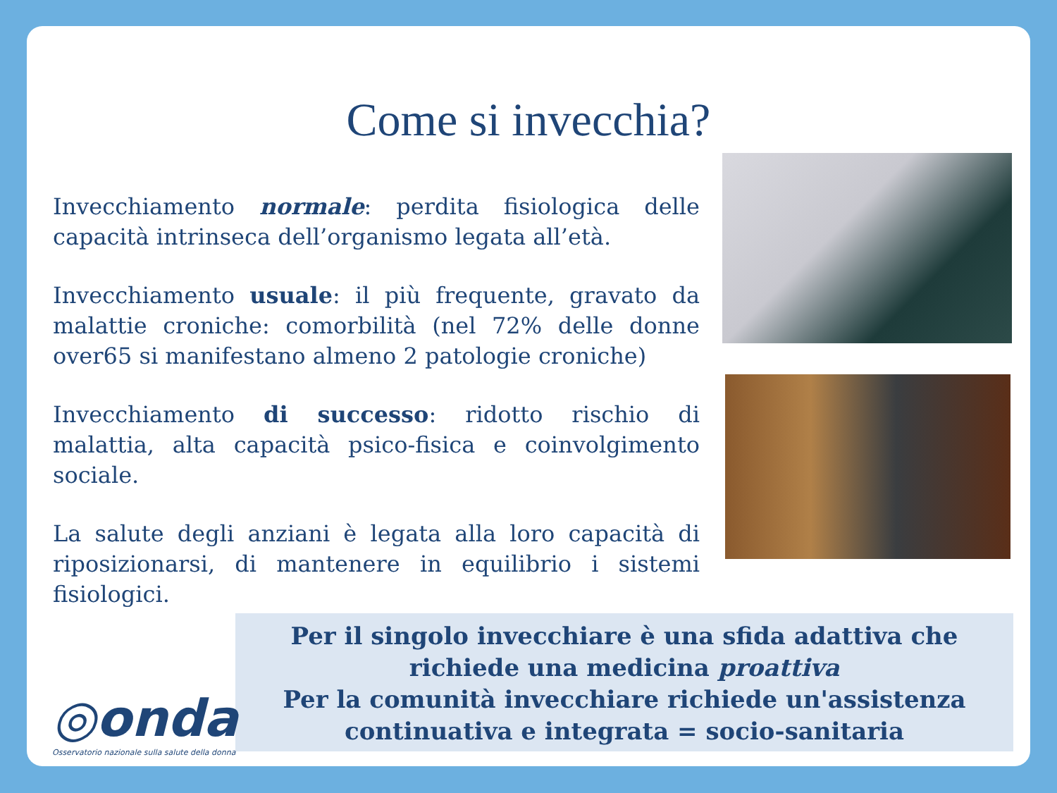Come si invecchia?
Invecchiamento normale: perdita fisiologica delle capacità intrinseca dell’organismo legata all’età.
Invecchiamento usuale: il più frequente, gravato da malattie croniche: comorbilità (nel 72% delle donne over65 si manifestano almeno 2 patologie croniche)
Invecchiamento di successo: ridotto rischio di malattia, alta capacità psico-fisica e coinvolgimento sociale.
La salute degli anziani è legata alla loro capacità di riposizionarsi, di mantenere in equilibrio i sistemi fisiologici.
Per il singolo invecchiare è una sfida adattiva che
richiede una medicina proattiva
Per la comunità invecchiare richiede un'assistenza
continuativa e integrata = socio-sanitaria
◎onda
Osservatorio nazionale sulla salute della donna